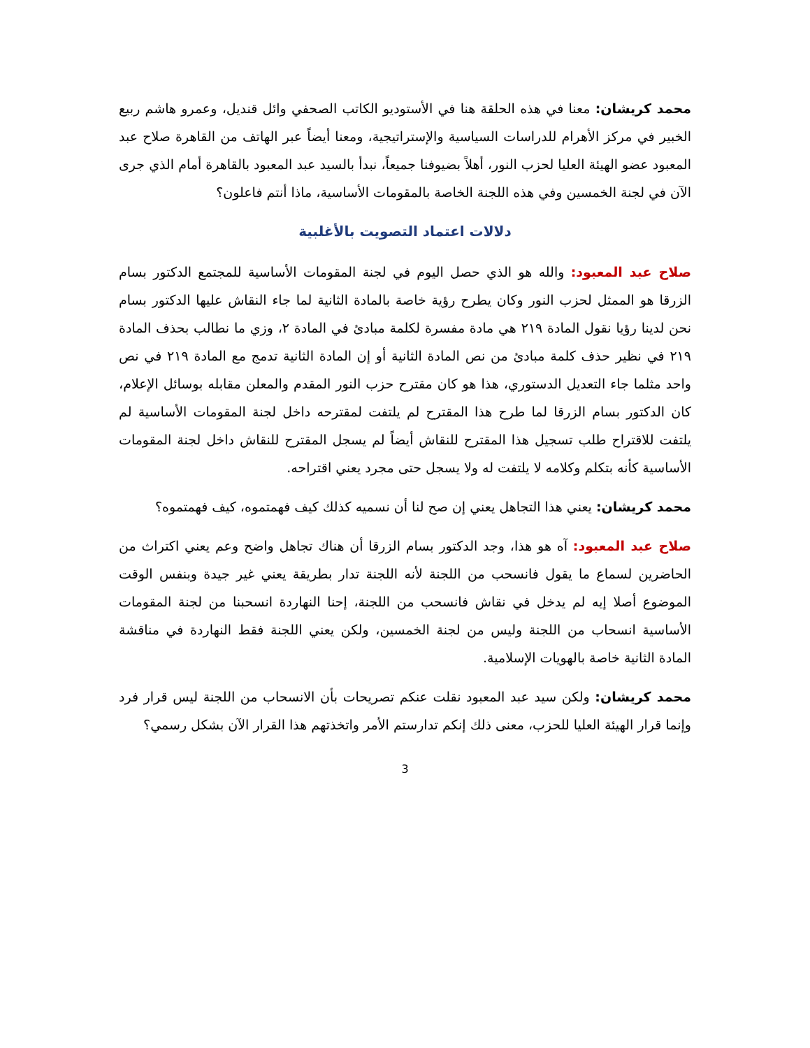محمد كريشان: معنا في هذه الحلقة هنا في الأستوديو الكاتب الصحفي وائل قنديل، وعمرو هاشم ربيع الخبير في مركز الأهرام للدراسات السياسية والإستراتيجية، ومعنا أيضاً عبر الهاتف من القاهرة صلاح عبد المعبود عضو الهيئة العليا لحزب النور، أهلاً بضيوفنا جميعاً، نبدأ بالسيد عبد المعبود بالقاهرة أمام الذي جرى الآن في لجنة الخمسين وفي هذه اللجنة الخاصة بالمقومات الأساسية، ماذا أنتم فاعلون؟
دلالات اعتماد التصويت بالأغلبية
صلاح عبد المعبود: والله هو الذي حصل اليوم في لجنة المقومات الأساسية للمجتمع الدكتور بسام الزرقا هو الممثل لحزب النور وكان يطرح رؤية خاصة بالمادة الثانية لما جاء النقاش عليها الدكتور بسام نحن لدينا رؤيا نقول المادة ٢١٩ هي مادة مفسرة لكلمة مبادئ في المادة ٢، وزي ما نطالب بحذف المادة ٢١٩ في نظير حذف كلمة مبادئ من نص المادة الثانية أو إن المادة الثانية تدمج مع المادة ٢١٩ في نص واحد مثلما جاء التعديل الدستوري، هذا هو كان مقترح حزب النور المقدم والمعلن مقابله بوسائل الإعلام، كان الدكتور بسام الزرقا لما طرح هذا المقترح لم يلتفت لمقترحه داخل لجنة المقومات الأساسية لم يلتفت للاقتراح طلب تسجيل هذا المقترح للنقاش أيضاً لم يسجل المقترح للنقاش داخل لجنة المقومات الأساسية كأنه بتكلم وكلامه لا يلتفت له ولا يسجل حتى مجرد يعني اقتراحه.
محمد كريشان: يعني هذا التجاهل يعني إن صح لنا أن نسميه كذلك كيف فهمتموه، كيف فهمتموه؟
صلاح عبد المعبود: آه هو هذا، وجد الدكتور بسام الزرقا أن هناك تجاهل واضح وعم يعني اكتراث من الحاضرين لسماع ما يقول فانسحب من اللجنة لأنه اللجنة تدار بطريقة يعني غير جيدة وبنفس الوقت الموضوع أصلا إيه لم يدخل في نقاش فانسحب من اللجنة، إحنا النهاردة انسحبنا من لجنة المقومات الأساسية انسحاب من اللجنة وليس من لجنة الخمسين، ولكن يعني اللجنة فقط النهاردة في مناقشة المادة الثانية خاصة بالهويات الإسلامية.
محمد كريشان: ولكن سيد عبد المعبود نقلت عنكم تصريحات بأن الانسحاب من اللجنة ليس قرار فرد وإنما قرار الهيئة العليا للحزب، معنى ذلك إنكم تدارستم الأمر واتخذتهم هذا القرار الآن بشكل رسمي؟
3